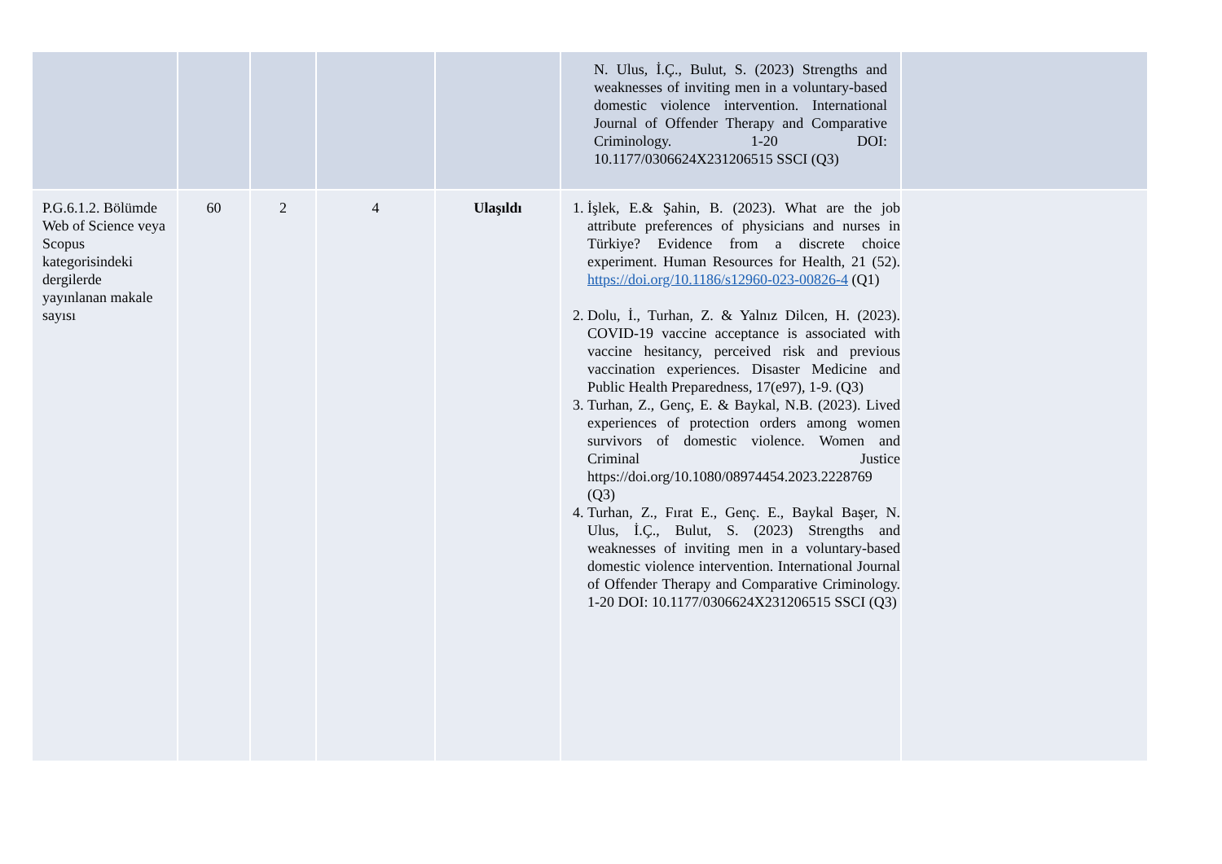| | | | | | N. Ulus, İ.Ç., Bulut, S. (2023) Strengths and weaknesses of inviting men in a voluntary-based domestic violence intervention. International Journal of Offender Therapy and Comparative Criminology. 1-20 DOI: 10.1177/0306624X231206515 SSCI (Q3) | |
| P.G.6.1.2. Bölümde Web of Science veya Scopus kategorisindeki dergilerde yayınlanan makale sayısı | 60 | 2 | 4 | Ulaşıldı | 1. İşlek, E.& Şahin, B. (2023). What are the job attribute preferences of physicians and nurses in Türkiye? Evidence from a discrete choice experiment. Human Resources for Health, 21 (52). https://doi.org/10.1186/s12960-023-00826-4 (Q1) 2. Dolu, İ., Turhan, Z. & Yalnız Dilcen, H. (2023). COVID-19 vaccine acceptance is associated with vaccine hesitancy, perceived risk and previous vaccination experiences. Disaster Medicine and Public Health Preparedness, 17(e97), 1-9. (Q3) 3. Turhan, Z., Genç, E. & Baykal, N.B. (2023). Lived experiences of protection orders among women survivors of domestic violence. Women and Criminal Justice https://doi.org/10.1080/08974454.2023.2228769 (Q3) 4. Turhan, Z., Fırat E., Genç. E., Baykal Başer, N. Ulus, İ.Ç., Bulut, S. (2023) Strengths and weaknesses of inviting men in a voluntary-based domestic violence intervention. International Journal of Offender Therapy and Comparative Criminology. 1-20 DOI: 10.1177/0306624X231206515 SSCI (Q3) | |